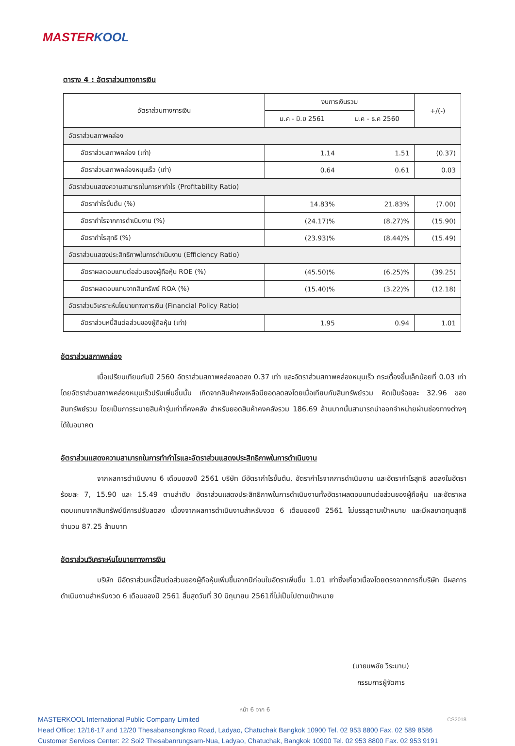MASTERKOOL
ตาราง 4 : อัตราส่วนทางการเงิน
| อัตราส่วนทางการเงิน | งบการเงินรวม | | +/(-) |
| --- | --- | --- | --- |
| | ม.ค - มิ.ย 2561 | ม.ค - ธ.ค 2560 | |
| อัตราส่วนสภาพคล่อง | | | |
| อัตราส่วนสภาพคล่อง (เท่า) | 1.14 | 1.51 | (0.37) |
| อัตราส่วนสภาพคล่องหมุนเร็ว (เท่า) | 0.64 | 0.61 | 0.03 |
| อัตราส่วนแสดงความสามารถในการหากำไร (Profitability Ratio) | | | |
| อัตรากำไรขั้นต้น (%) | 14.83% | 21.83% | (7.00) |
| อัตรากำไรจากการดำเนินงาน (%) | (24.17)% | (8.27)% | (15.90) |
| อัตรากำไรสุทธิ (%) | (23.93)% | (8.44)% | (15.49) |
| อัตราส่วนแสดงประสิทธิภาพในการดำเนินงาน (Efficiency Ratio) | | | |
| อัตราผลตอบแทนต่อส่วนของผู้ถือหุ้น ROE (%) | (45.50)% | (6.25)% | (39.25) |
| อัตราผลตอบแทนจากสินทรัพย์ ROA (%) | (15.40)% | (3.22)% | (12.18) |
| อัตราส่วนวิเคราะห์นโยบายทางการเงิน (Financial Policy Ratio) | | | |
| อัตราส่วนหนี้สินต่อส่วนของผู้ถือหุ้น (เท่า) | 1.95 | 0.94 | 1.01 |
อัตราส่วนสภาพคล่อง
เมื่อเปรียบเทียบกับปี 2560 อัตราส่วนสภาพคล่องลดลง 0.37 เท่า และอัตราส่วนสภาพคล่องหมุนเร็ว กระเตื้องขึ้นเล็กน้อยที่ 0.03 เท่า โดยอัตราส่วนสภาพคล่องหมุนเร็วปรับเพิ่มขึ้นนั้น เกิดจากสินค้าคงเหลือมียอดลดลงโดยเมื่อเทียบกับสินทรัพย์รวม คิดเป็นร้อยละ 32.96 ของสินทรัพย์รวม โดยเป็นการระบายสินค้ารุ่นเก่าที่คงคลัง สำหรับยอดสินค้าคงคลังรวม 186.69 ล้านบาทนั้นสามารถนำออกจำหน่ายผ่านช่องทางต่างๆ ได้ในอนาคต
อัตราส่วนแสดงความสามารถในการทำกำไรและอัตราส่วนแสดงประสิทธิภาพในการดำเนินงาน
จากผลการดำเนินงาน 6 เดือนของปี 2561 บริษัท มีอัตรากำไรขั้นต้น, อัตรากำไรจากการดำเนินงาน และอัตรากำไรสุทธิ ลดลงในอัตราร้อยละ 7, 15.90 และ 15.49 ตามลำดับ อัตราส่วนแสดงประสิทธิภาพในการดำเนินงานทั้งอัตราผลตอบแทนต่อส่วนของผู้ถือหุ้น และอัตราผลตอบแทนจากสินทรัพย์มีการปรับลดลง เนื่องจากผลการดำเนินงานสำหรับงวด 6 เดือนของปี 2561 ไม่บรรลุตามเป้าหมาย และมีผลขาดทุนสุทธิจำนวน 87.25 ล้านบาท
อัตราส่วนวิเคราะห์นโยบายทางการเงิน
บริษัท มีอัตราส่วนหนี้สินต่อส่วนของผู้ถือหุ้นเพิ่มขึ้นจากปีก่อนในอัตราเพิ่มขึ้น 1.01 เท่าซึ่งเกี่ยวเนื่องโดยตรงจากการที่บริษัท มีผลการดำเนินงานสำหรับงวด 6 เดือนของปี 2561 สิ้นสุดวันที่ 30 มิถุนายน 2561ที่ไม่เป็นไปตามเป้าหมาย
(นายนพชัย วีระมาน)
กรรมการผู้จัดการ
หน้า 6 จาก 6
MASTERKOOL International Public Company Limited CS2018
Head Office: 12/16-17 and 12/20 Thesabansongkrao Road, Ladyao, Chatuchak Bangkok 10900 Tel. 02 953 8800 Fax. 02 589 8586
Customer Services Center: 22 Soi2 Thesabanrungsarn-Nua, Ladyao, Chatuchak, Bangkok 10900 Tel. 02 953 8800 Fax. 02 953 9191